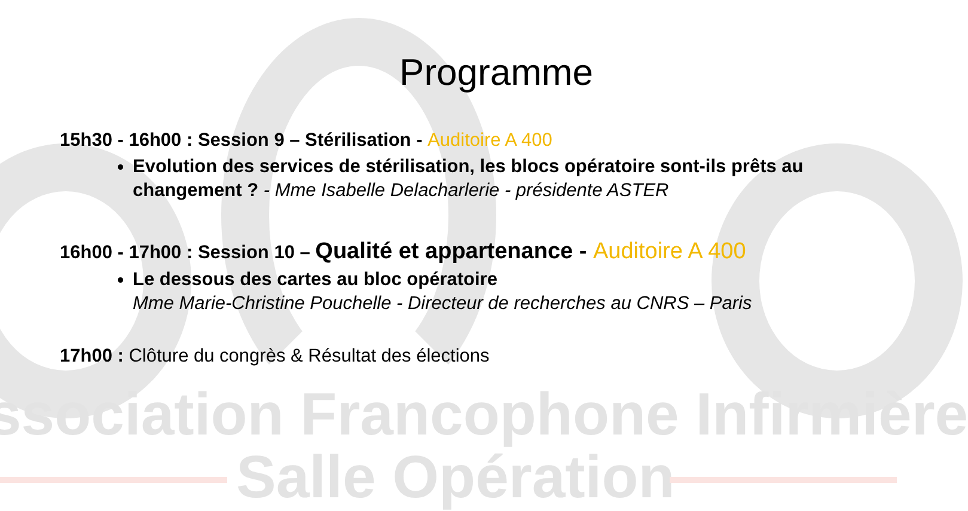ssociation Francophone Infirmière
Salle Opération
Programme
15h30 - 16h00 : Session 9 – Stérilisation - Auditoire A 400
Evolution des services de stérilisation, les blocs opératoire sont-ils prêts au changement ? - Mme Isabelle Delacharlerie - présidente ASTER
16h00 - 17h00 : Session 10 – Qualité et appartenance - Auditoire A 400
Le dessous des cartes au bloc opératoire
Mme Marie-Christine Pouchelle - Directeur de recherches au CNRS – Paris
17h00 : Clôture du congrès & Résultat des élections